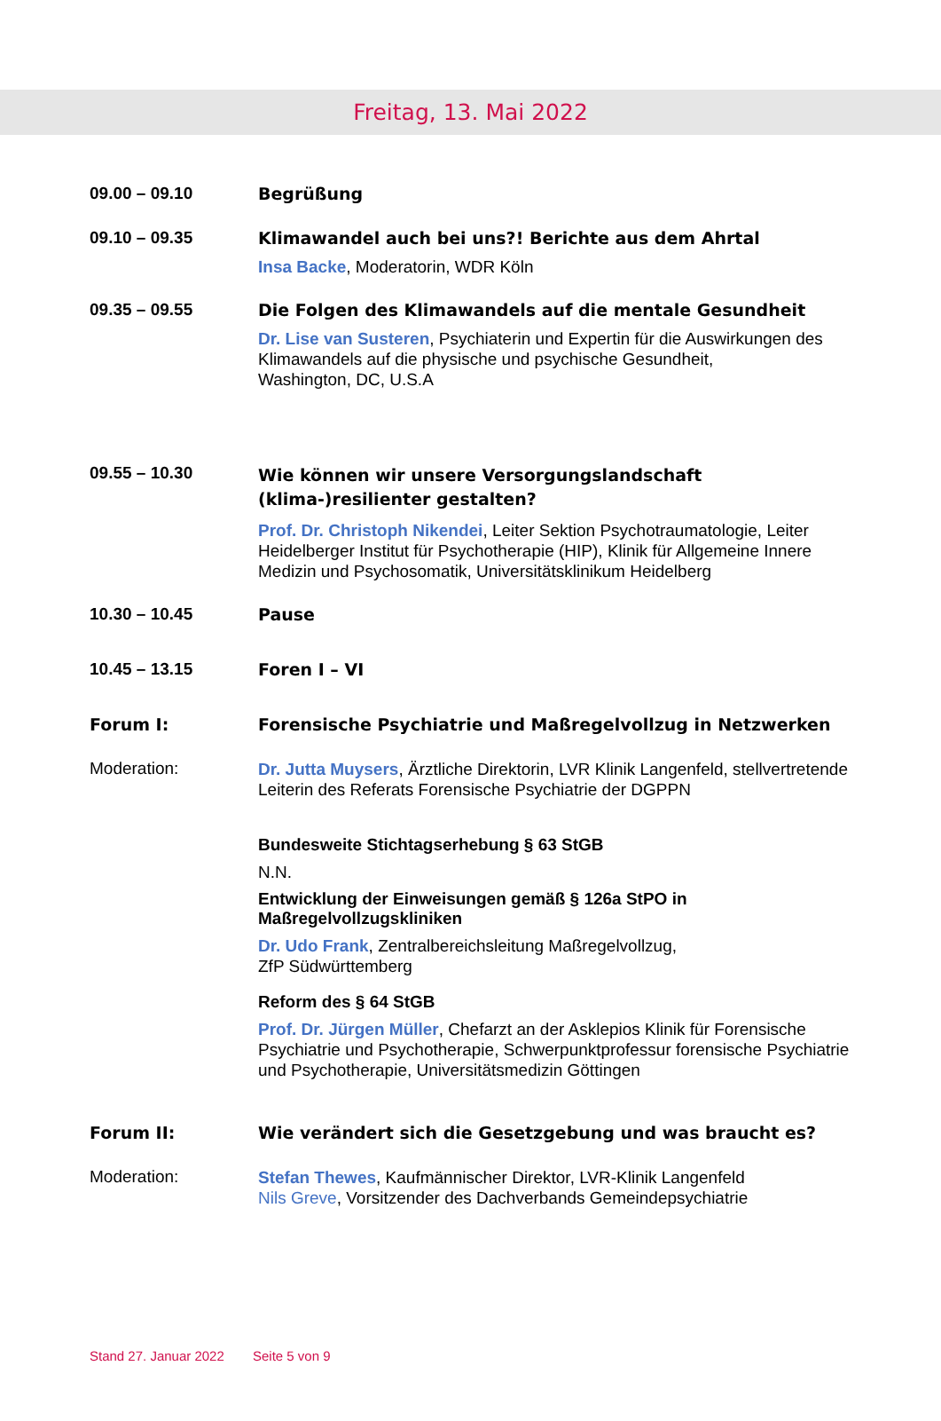Freitag, 13. Mai 2022
09.00 – 09.10 Begrüßung
09.10 – 09.35 Klimawandel auch bei uns?! Berichte aus dem Ahrtal
Insa Backe, Moderatorin, WDR Köln
09.35 – 09.55 Die Folgen des Klimawandels auf die mentale Gesundheit
Dr. Lise van Susteren, Psychiaterin und Expertin für die Auswirkungen des Klimawandels auf die physische und psychische Gesundheit,
Washington, DC, U.S.A
09.55 – 10.30
Wie können wir unsere Versorgungslandschaft
(klima-)resilienter gestalten?
Prof. Dr. Christoph Nikendei, Leiter Sektion Psychotraumatologie, Leiter Heidelberger Institut für Psychotherapie (HIP), Klinik für Allgemeine Innere Medizin und Psychosomatik, Universitätsklinikum Heidelberg
10.30 – 10.45 Pause
10.45 – 13.15 Foren I – VI
Forum I: Forensische Psychiatrie und Maßregelvollzug in Netzwerken
Moderation:
Dr. Jutta Muysers, Ärztliche Direktorin, LVR Klinik Langenfeld, stellvertretende Leiterin des Referats Forensische Psychiatrie der DGPPN
Bundesweite Stichtagserhebung § 63 StGB
N.N.
Entwicklung der Einweisungen gemäß § 126a StPO in Maßregelvollzugskliniken
Dr. Udo Frank, Zentralbereichsleitung Maßregelvollzug,
ZfP Südwürttemberg
Reform des § 64 StGB
Prof. Dr. Jürgen Müller, Chefarzt an der Asklepios Klinik für Forensische Psychiatrie und Psychotherapie, Schwerpunktprofessur forensische Psychiatrie und Psychotherapie, Universitätsmedizin Göttingen
Forum II: Wie verändert sich die Gesetzgebung und was braucht es?
Moderation:
Stefan Thewes, Kaufmännischer Direktor, LVR-Klinik Langenfeld
Nils Greve, Vorsitzender des Dachverbands Gemeindepsychiatrie
Stand 27. Januar 2022 Seite 5 von 9